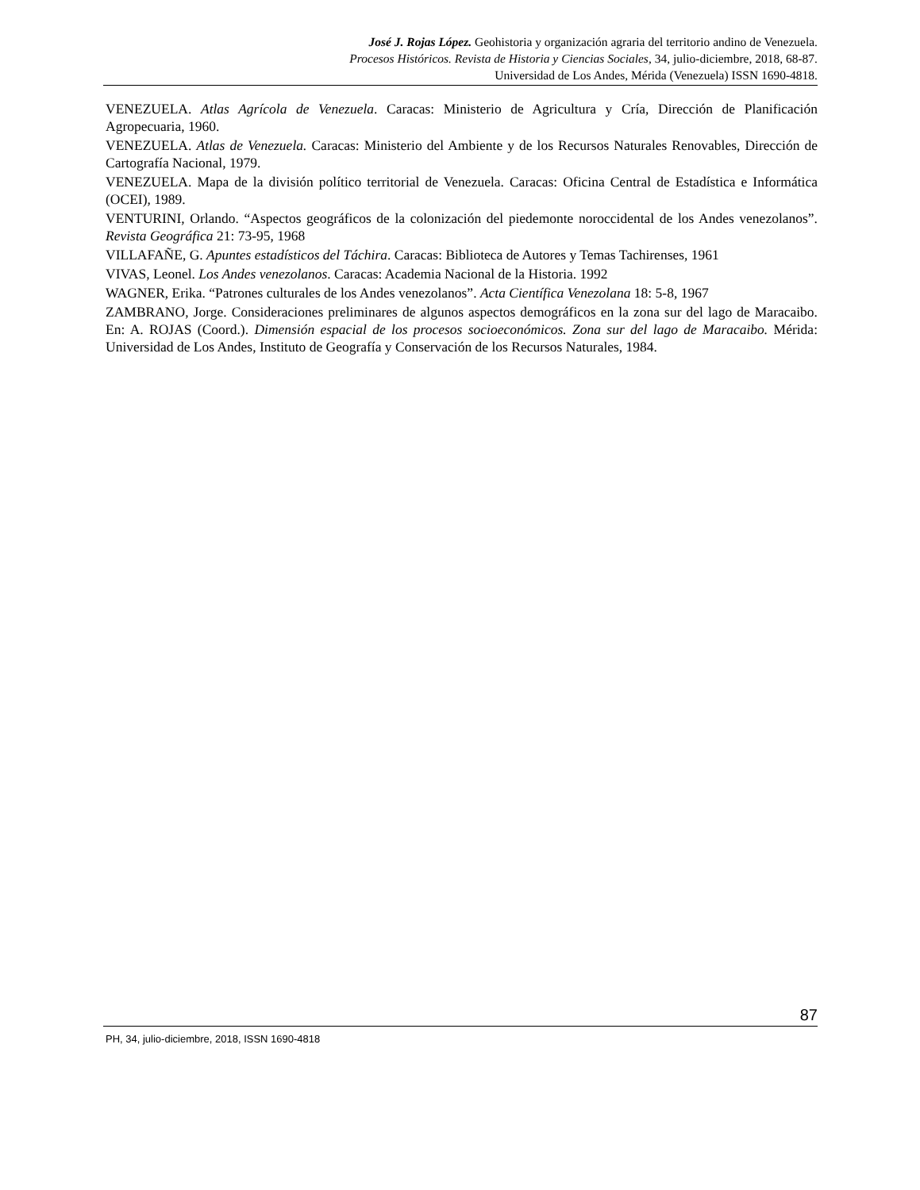José J. Rojas López. Geohistoria y organización agraria del territorio andino de Venezuela.
Procesos Históricos. Revista de Historia y Ciencias Sociales, 34, julio-diciembre, 2018, 68-87.
Universidad de Los Andes, Mérida (Venezuela) ISSN 1690-4818.
VENEZUELA. Atlas Agrícola de Venezuela. Caracas: Ministerio de Agricultura y Cría, Dirección de Planificación Agropecuaria, 1960.
VENEZUELA. Atlas de Venezuela. Caracas: Ministerio del Ambiente y de los Recursos Naturales Renovables, Dirección de Cartografía Nacional, 1979.
VENEZUELA. Mapa de la división político territorial de Venezuela. Caracas: Oficina Central de Estadística e Informática (OCEI), 1989.
VENTURINI, Orlando. “Aspectos geográficos de la colonización del piedemonte noroccidental de los Andes venezolanos”. Revista Geográfica 21: 73-95, 1968
VILLAFAÑE, G. Apuntes estadísticos del Táchira. Caracas: Biblioteca de Autores y Temas Tachirenses, 1961
VIVAS, Leonel. Los Andes venezolanos. Caracas: Academia Nacional de la Historia. 1992
WAGNER, Erika. “Patrones culturales de los Andes venezolanos”. Acta Científica Venezolana 18: 5-8, 1967
ZAMBRANO, Jorge. Consideraciones preliminares de algunos aspectos demográficos en la zona sur del lago de Maracaibo. En: A. ROJAS (Coord.). Dimensión espacial de los procesos socioeconómicos. Zona sur del lago de Maracaibo. Mérida: Universidad de Los Andes, Instituto de Geografía y Conservación de los Recursos Naturales, 1984.
87
PH, 34, julio-diciembre, 2018, ISSN 1690-4818